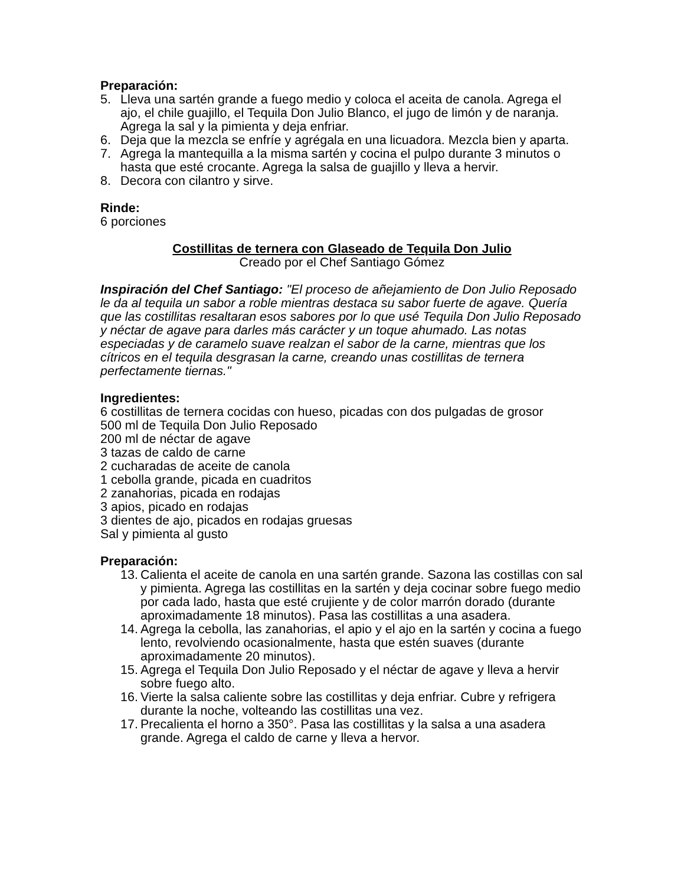Preparación:
5. Lleva una sartén grande a fuego medio y coloca el aceita de canola. Agrega el ajo, el chile guajillo, el Tequila Don Julio Blanco, el jugo de limón y de naranja. Agrega la sal y la pimienta y deja enfriar.
6. Deja que la mezcla se enfríe y agrégala en una licuadora. Mezcla bien y aparta.
7. Agrega la mantequilla a la misma sartén y cocina el pulpo durante 3 minutos o hasta que esté crocante. Agrega la salsa de guajillo y lleva a hervir.
8. Decora con cilantro y sirve.
Rinde:
6 porciones
Costillitas de ternera con Glaseado de Tequila Don Julio
Creado por el Chef Santiago Gómez
Inspiración del Chef Santiago: "El proceso de añejamiento de Don Julio Reposado le da al tequila un sabor a roble mientras destaca su sabor fuerte de agave. Quería que las costillitas resaltaran esos sabores por lo que usé Tequila Don Julio Reposado y néctar de agave para darles más carácter y un toque ahumado. Las notas especiadas y de caramelo suave realzan el sabor de la carne, mientras que los cítricos en el tequila desgrasan la carne, creando unas costillitas de ternera perfectamente tiernas."
Ingredientes:
6 costillitas de ternera cocidas con hueso, picadas con dos pulgadas de grosor
500 ml de Tequila Don Julio Reposado
200 ml de néctar de agave
3 tazas de caldo de carne
2 cucharadas de aceite de canola
1 cebolla grande, picada en cuadritos
2 zanahorias, picada en rodajas
3 apios, picado en rodajas
3 dientes de ajo, picados en rodajas gruesas
Sal y pimienta al gusto
Preparación:
13. Calienta el aceite de canola en una sartén grande. Sazona las costillas con sal y pimienta. Agrega las costillitas en la sartén y deja cocinar sobre fuego medio por cada lado, hasta que esté crujiente y de color marrón dorado (durante aproximadamente 18 minutos). Pasa las costillitas a una asadera.
14. Agrega la cebolla, las zanahorias, el apio y el ajo en la sartén y cocina a fuego lento, revolviendo ocasionalmente, hasta que estén suaves (durante aproximadamente 20 minutos).
15. Agrega el Tequila Don Julio Reposado y el néctar de agave y lleva a hervir sobre fuego alto.
16. Vierte la salsa caliente sobre las costillitas y deja enfriar. Cubre y refrigera durante la noche, volteando las costillitas una vez.
17. Precalienta el horno a 350°. Pasa las costillitas y la salsa a una asadera grande. Agrega el caldo de carne y lleva a hervor.